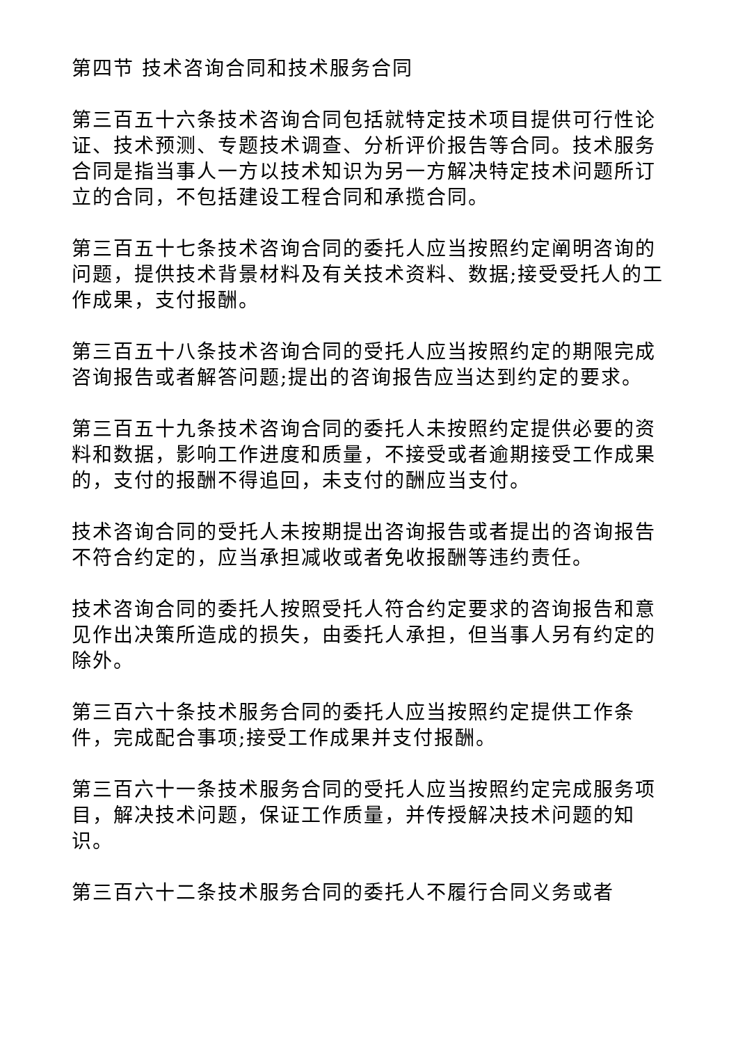第四节 技术咨询合同和技术服务合同
第三百五十六条技术咨询合同包括就特定技术项目提供可行性论证、技术预测、专题技术调查、分析评价报告等合同。技术服务合同是指当事人一方以技术知识为另一方解决特定技术问题所订立的合同，不包括建设工程合同和承揽合同。
第三百五十七条技术咨询合同的委托人应当按照约定阐明咨询的问题，提供技术背景材料及有关技术资料、数据;接受受托人的工作成果，支付报酬。
第三百五十八条技术咨询合同的受托人应当按照约定的期限完成咨询报告或者解答问题;提出的咨询报告应当达到约定的要求。
第三百五十九条技术咨询合同的委托人未按照约定提供必要的资料和数据，影响工作进度和质量，不接受或者逾期接受工作成果的，支付的报酬不得追回，未支付的酬应当支付。
技术咨询合同的受托人未按期提出咨询报告或者提出的咨询报告不符合约定的，应当承担减收或者免收报酬等违约责任。
技术咨询合同的委托人按照受托人符合约定要求的咨询报告和意见作出决策所造成的损失，由委托人承担，但当事人另有约定的除外。
第三百六十条技术服务合同的委托人应当按照约定提供工作条件，完成配合事项;接受工作成果并支付报酬。
第三百六十一条技术服务合同的受托人应当按照约定完成服务项目，解决技术问题，保证工作质量，并传授解决技术问题的知识。
第三百六十二条技术服务合同的委托人不履行合同义务或者